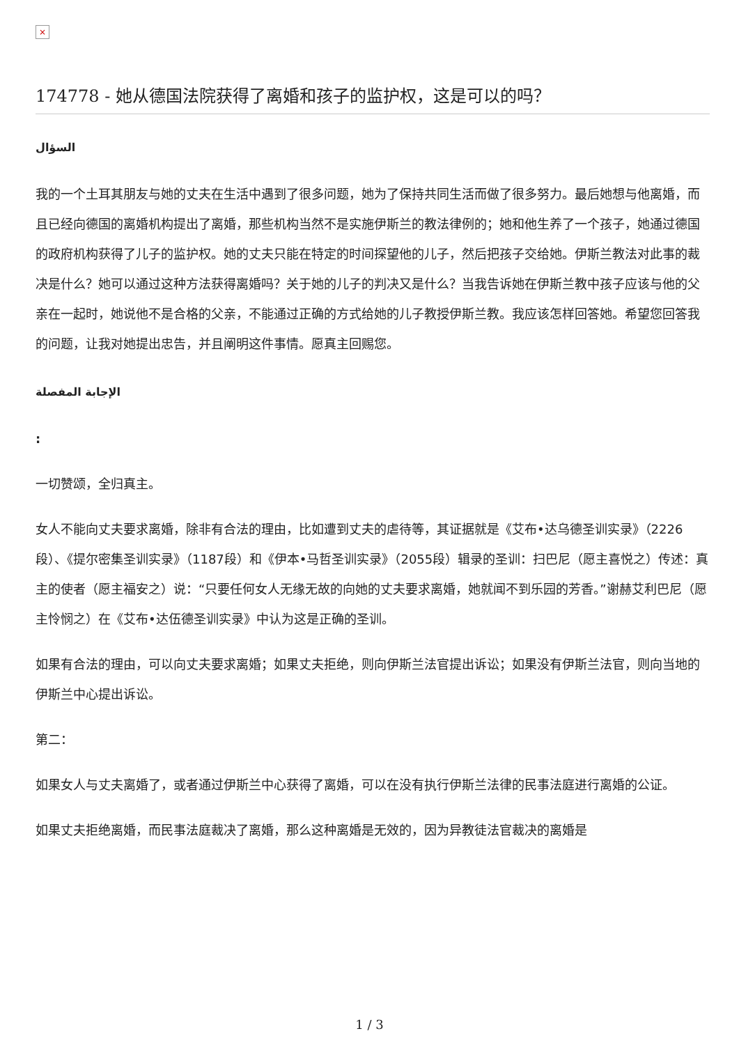×
174778 - 她从德国法院获得了离婚和孩子的监护权，这是可以的吗？
السؤال
我的一个土耳其朋友与她的丈夫在生活中遇到了很多问题，她为了保持共同生活而做了很多努力。最后她想与他离婚，而且已经向德国的离婚机构提出了离婚，那些机构当然不是实施伊斯兰的教法律例的；她和他生养了一个孩子，她通过德国的政府机构获得了儿子的监护权。她的丈夫只能在特定的时间探望他的儿子，然后把孩子交给她。伊斯兰教法对此事的裁决是什么？她可以通过这种方法获得离婚吗？关于她的儿子的判决又是什么？当我告诉她在伊斯兰教中孩子应该与他的父亲在一起时，她说他不是合格的父亲，不能通过正确的方式给她的儿子教授伊斯兰教。我应该怎样回答她。希望您回答我的问题，让我对她提出忠告，并且阐明这件事情。愿真主回赐您。
الإجابة المفصلة
:
一切赞颂，全归真主。
女人不能向丈夫要求离婚，除非有合法的理由，比如遭到丈夫的虐待等，其证据就是《艾布•达乌德圣训实录》（2226段）、《提尔密集圣训实录》（1187段）和《伊本•马哲圣训实录》（2055段）辑录的圣训：扫巴尼（愿主喜悦之）传述：真主的使者（愿主福安之）说：“只要任何女人无缘无故的向她的丈夫要求离婚，她就闻不到乐园的芳香。”谢赫艾利巴尼（愿主怜悯之）在《艾布•达伍德圣训实录》中认为这是正确的圣训。
如果有合法的理由，可以向丈夫要求离婚；如果丈夫拒绝，则向伊斯兰法官提出诉讼；如果没有伊斯兰法官，则向当地的伊斯兰中心提出诉讼。
第二：
如果女人与丈夫离婚了，或者通过伊斯兰中心获得了离婚，可以在没有执行伊斯兰法律的民事法庭进行离婚的公证。
如果丈夫拒绝离婚，而民事法庭裁决了离婚，那么这种离婚是无效的，因为异教徒法官裁决的离婚是
1 / 3